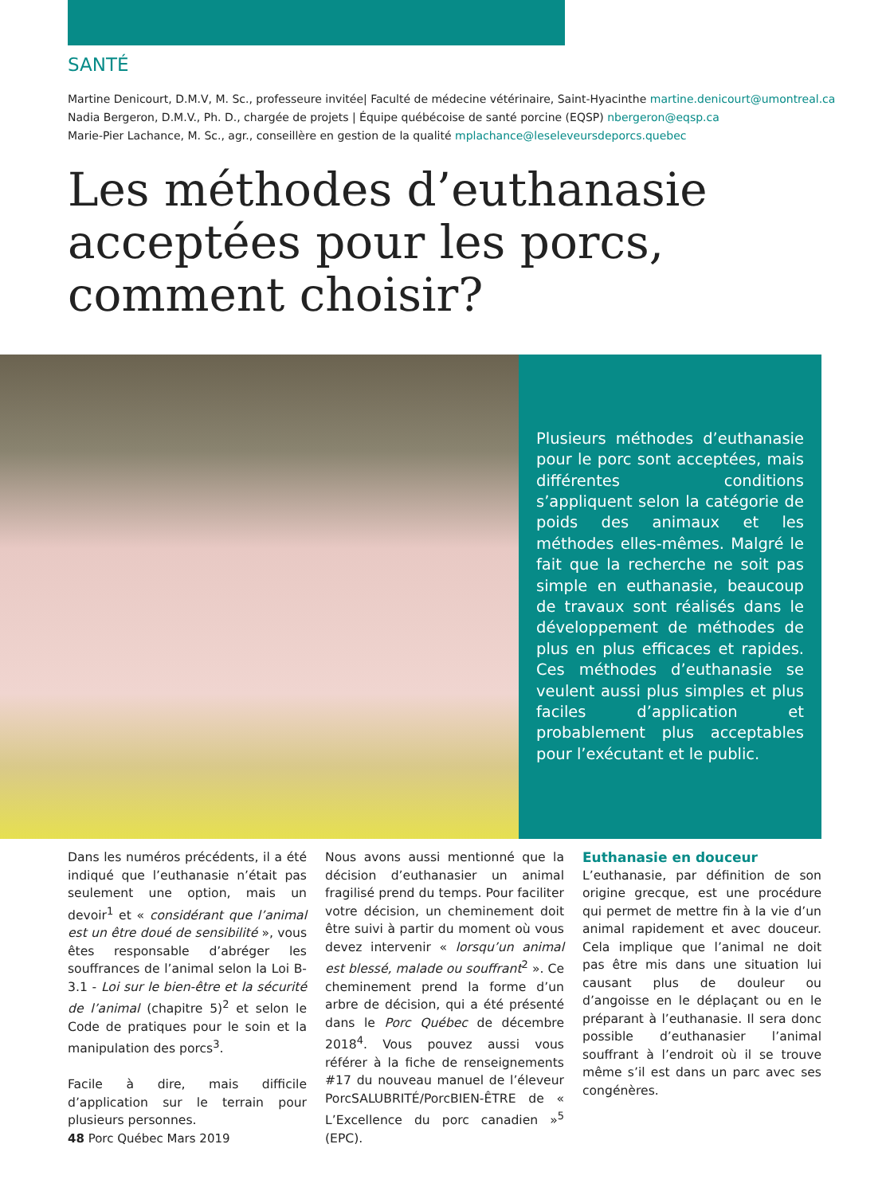SANTÉ
Martine Denicourt, D.M.V, M. Sc., professeure invitée| Faculté de médecine vétérinaire, Saint-Hyacinthe martine.denicourt@umontreal.ca
Nadia Bergeron, D.M.V., Ph. D., chargée de projets | Équipe québécoise de santé porcine (EQSP) nbergeron@eqsp.ca
Marie-Pier Lachance, M. Sc., agr., conseillère en gestion de la qualité mplachance@leseleveursdeporcs.quebec
Les méthodes d’euthanasie
acceptées pour les porcs,
comment choisir?
Plusieurs méthodes d’euthanasie pour le porc sont acceptées, mais différentes conditions s’appliquent selon la catégorie de poids des animaux et les méthodes elles-mêmes. Malgré le fait que la recherche ne soit pas simple en euthanasie, beaucoup de travaux sont réalisés dans le développement de méthodes de plus en plus efficaces et rapides. Ces méthodes d’euthanasie se veulent aussi plus simples et plus faciles d’application et probablement plus acceptables pour l’exécutant et le public.
Dans les numéros précédents, il a été indiqué que l’euthanasie n’était pas seulement une option, mais un devoir<sup>1</sup> et « considérant que l’animal est un être doué de sensibilité », vous êtes responsable d’abréger les souffrances de l’animal selon la Loi B-3.1 - Loi sur le bien-être et la sécurité de l’animal (chapitre 5)<sup>2</sup> et selon le Code de pratiques pour le soin et la manipulation des porcs<sup>3</sup>.
Facile à dire, mais difficile d’application sur le terrain pour plusieurs personnes.
Nous avons aussi mentionné que la décision d’euthanasier un animal fragilisé prend du temps. Pour faciliter votre décision, un cheminement doit être suivi à partir du moment où vous devez intervenir « lorsqu’un animal est blessé, malade ou souffrant<sup>2</sup> ». Ce cheminement prend la forme d’un arbre de décision, qui a été présenté dans le Porc Québec de décembre 2018<sup>4</sup>. Vous pouvez aussi vous référer à la fiche de renseignements #17 du nouveau manuel de l’éleveur PorcSALUBRITÉ/PorcBIEN-ÊTRE de « L’Excellence du porc canadien »<sup>5</sup> (EPC).
Euthanasie en douceur
L’euthanasie, par définition de son origine grecque, est une procédure qui permet de mettre fin à la vie d’un animal rapidement et avec douceur. Cela implique que l’animal ne doit pas être mis dans une situation lui causant plus de douleur ou d’angoisse en le déplaçant ou en le préparant à l’euthanasie. Il sera donc possible d’euthanasier l’animal souffrant à l’endroit où il se trouve même s’il est dans un parc avec ses congénères.
48 Porc Québec Mars 2019